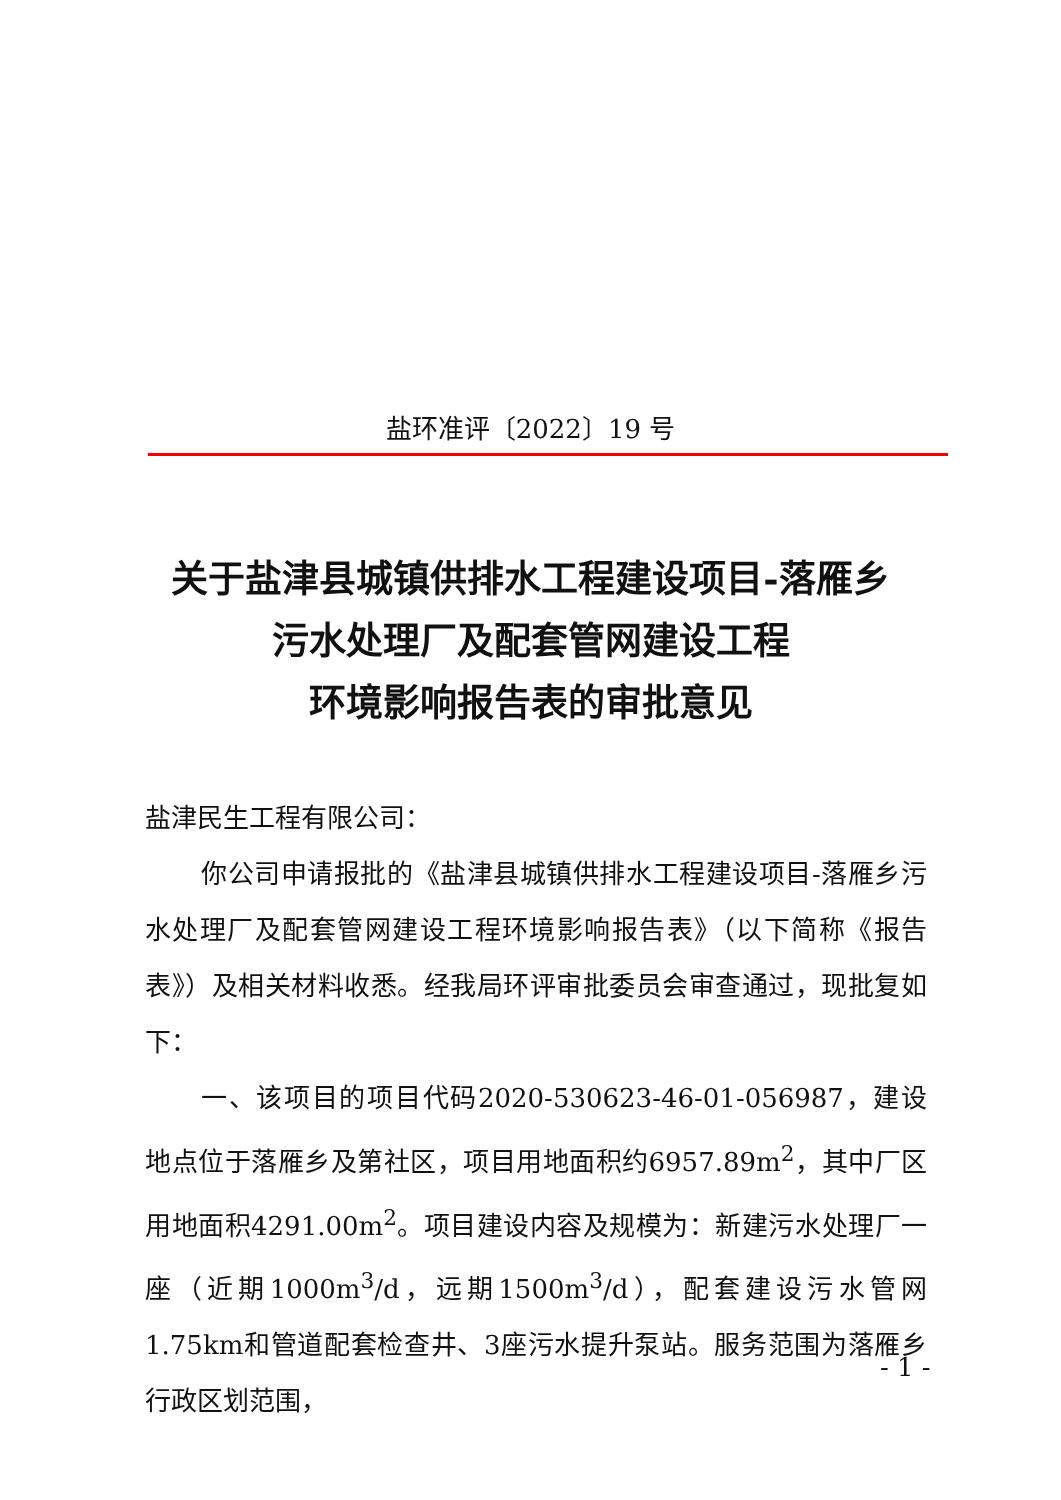盐环准评〔2022〕19 号
关于盐津县城镇供排水工程建设项目-落雁乡
污水处理厂及配套管网建设工程
环境影响报告表的审批意见
盐津民生工程有限公司：
你公司申请报批的《盐津县城镇供排水工程建设项目-落雁乡污水处理厂及配套管网建设工程环境影响报告表》（以下简称《报告表》）及相关材料收悉。经我局环评审批委员会审查通过，现批复如下：
一、该项目的项目代码2020-530623-46-01-056987，建设地点位于落雁乡及第社区，项目用地面积约6957.89m<sup>2</sup>，其中厂区用地面积4291.00m<sup>2</sup>。项目建设内容及规模为：新建污水处理厂一座（近期1000m<sup>3</sup>/d，远期1500m<sup>3</sup>/d），配套建设污水管网1.75km和管道配套检查井、3座污水提升泵站。服务范围为落雁乡行政区划范围，
- 1 -